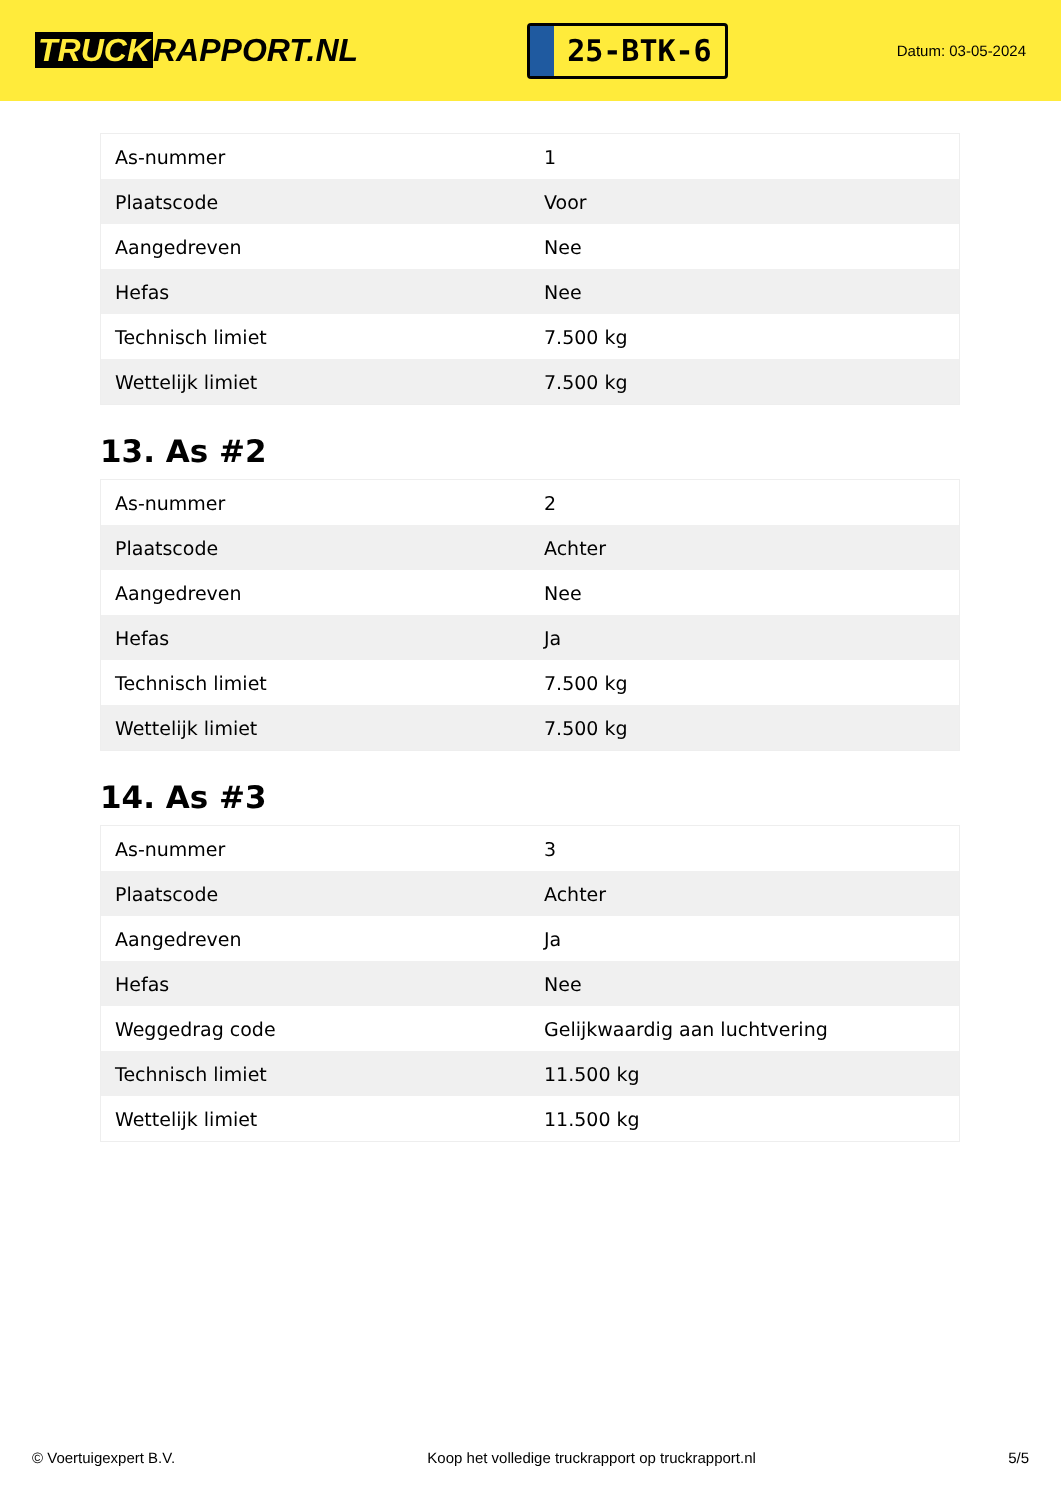TRUCK RAPPORT.NL
25-BTK-6
Datum: 03-05-2024
| As-nummer | 1 |
| Plaatscode | Voor |
| Aangedreven | Nee |
| Hefas | Nee |
| Technisch limiet | 7.500 kg |
| Wettelijk limiet | 7.500 kg |
13. As #2
| As-nummer | 2 |
| Plaatscode | Achter |
| Aangedreven | Nee |
| Hefas | Ja |
| Technisch limiet | 7.500 kg |
| Wettelijk limiet | 7.500 kg |
14. As #3
| As-nummer | 3 |
| Plaatscode | Achter |
| Aangedreven | Ja |
| Hefas | Nee |
| Weggedrag code | Gelijkwaardig aan luchtvering |
| Technisch limiet | 11.500 kg |
| Wettelijk limiet | 11.500 kg |
© Voertuigexpert B.V. Koop het volledige truckrapport op truckrapport.nl 5/5